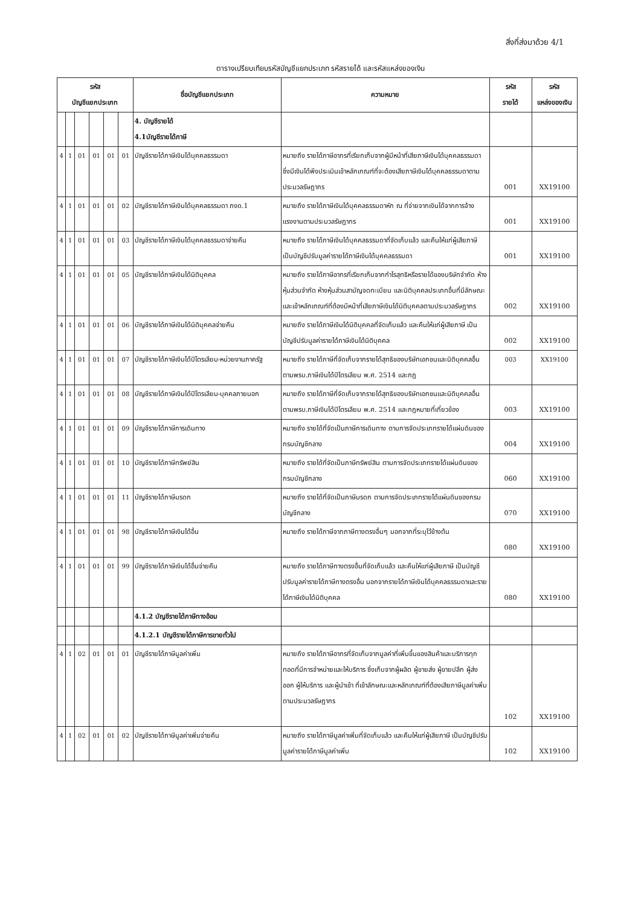สิ่งที่ส่งมาด้วย 4/1
ตารางเปรียบเทียบรหัสบัญชีแยกประเภท รหัสรายได้ และรหัสแหล่งของเงิน
| รหัส บัญชีแยกประเภท | | | | | | ชื่อบัญชีแยกประเภท | ความหมาย | รหัส รายได้ | รหัส แหล่งของเงิน |
| --- | --- | --- | --- | --- | --- | --- | --- | --- | --- |
| | | | | | | 4. บัญชีรายได้ 4.1บัญชีรายได้ภาษี | | | |
| 4 | 1 | 01 | 01 | 01 | 01 | บัญชีรายได้ภาษีเงินได้บุคคลธรรมดา | หมายถึง รายได้ภาษีอากรที่เรียกเก็บจากผู้มีหน้าที่เสียภาษีเงินได้บุคคลธรรมดาซึ่งมีเงินได้พึงประเมินเข้าหลักเกณฑ์ที่จะต้องเสียภาษีเงินได้บุคคลธรรมดาตามประมวลรัษฎากร | 001 | XX19100 |
| 4 | 1 | 01 | 01 | 01 | 02 | บัญชีรายได้ภาษีเงินได้บุคคลธรรมดา ภงด.1 | หมายถึง รายได้ภาษีเงินได้บุคคลธรรมดาหัก ณ ที่จ่ายจากเงินได้จากการจ้างแรงงานตามประมวลรัษฎากร | 001 | XX19100 |
| 4 | 1 | 01 | 01 | 01 | 03 | บัญชีรายได้ภาษีเงินได้บุคคลธรรมดาจ่ายคืน | หมายถึง รายได้ภาษีเงินได้บุคคลธรรมดาที่จัดเก็บแล้ว และคืนให้แก่ผู้เสียภาษี เป็นบัญชีปรับมูลค่ารายได้ภาษีเงินได้บุคคลธรรมดา | 001 | XX19100 |
| 4 | 1 | 01 | 01 | 01 | 05 | บัญชีรายได้ภาษีเงินได้นิติบุคคล | หมายถึง รายได้ภาษีอากรที่เรียกเก็บจากกำไรสุทธิหรือรายได้ของบริษัทจำกัด ห้างหุ้นส่วนจำกัด ห้างหุ้นส่วนสามัญจดทะเบียน และนิติบุคคลประเภทอื่นที่มีลักษณะและเข้าหลักเกณฑ์ที่ต้องมีหน้าที่เสียภาษีเงินได้นิติบุคคลตามประมวลรัษฎากร | 002 | XX19100 |
| 4 | 1 | 01 | 01 | 01 | 06 | บัญชีรายได้ภาษีเงินได้นิติบุคคลจ่ายคืน | หมายถึง รายได้ภาษีเงินได้นิติบุคคลที่จัดเก็บแล้ว และคืนให้แก่ผู้เสียภาษี เป็นบัญชีปรับมูลค่ารายได้ภาษีเงินได้นิติบุคคล | 002 | XX19100 |
| 4 | 1 | 01 | 01 | 01 | 07 | บัญชีรายได้ภาษีเงินได้ปิโตรเลียม-หน่วยงานภาครัฐ | หมายถึง รายได้ภาษีที่จัดเก็บจากรายได้สุทธิของบริษัทเอกชนและนิติบุคคลอื่น ตามพรบ.ภาษีเงินได้ปิโตรเลียม พ.ศ. 2514 และกฎ | 003 | XX19100 |
| 4 | 1 | 01 | 01 | 01 | 08 | บัญชีรายได้ภาษีเงินได้ปิโตรเลียม-บุคคลภายนอก | หมายถึง รายได้ภาษีที่จัดเก็บจากรายได้สุทธิของบริษัทเอกชนและนิติบุคคลอื่น ตามพรบ.ภาษีเงินได้ปิโตรเลียม พ.ศ. 2514 และกฎหมายที่เกี่ยวข้อง | 003 | XX19100 |
| 4 | 1 | 01 | 01 | 01 | 09 | บัญชีรายได้ภาษีการเดินทาง | หมายถึง รายได้ที่จัดเป็นภาษีการเดินทาง ตามการจัดประเภทรายได้แผ่นดินของกรมบัญชีกลาง | 004 | XX19100 |
| 4 | 1 | 01 | 01 | 01 | 10 | บัญชีรายได้ภาษีทรัพย์สิน | หมายถึง รายได้ที่จัดเป็นภาษีทรัพย์สิน ตามการจัดประเภทรายได้แผ่นดินของกรมบัญชีกลาง | 060 | XX19100 |
| 4 | 1 | 01 | 01 | 01 | 11 | บัญชีรายได้ภาษีมรดก | หมายถึง รายได้ที่จัดเป็นภาษีมรดก ตามการจัดประเภทรายได้แผ่นดินของกรมบัญชีกลาง | 070 | XX19100 |
| 4 | 1 | 01 | 01 | 01 | 98 | บัญชีรายได้ภาษีเงินได้อื่น | หมายถึง รายได้ภาษีจากภาษีทางตรงอื่นๆ นอกจากที่ระบุไว้ข้างต้น | 080 | XX19100 |
| 4 | 1 | 01 | 01 | 01 | 99 | บัญชีรายได้ภาษีเงินได้อื่นจ่ายคืน | หมายถึง รายได้ภาษีทางตรงอื่นที่จัดเก็บแล้ว และคืนให้แก่ผู้เสียภาษี เป็นบัญชีปรับมูลค่ารายได้ภาษีทางตรงอื่น นอกจากรายได้ภาษีเงินได้บุคคลธรรมดาและรายได้ภาษีเงินได้นิติบุคคล | 080 | XX19100 |
| | | | | | | 4.1.2 บัญชีรายได้ภาษีทางอ้อม | | | |
| | | | | | | 4.1.2.1 บัญชีรายได้ภาษีการขายทั่วไป | | | |
| 4 | 1 | 02 | 01 | 01 | 01 | บัญชีรายได้ภาษีมูลค่าเพิ่ม | หมายถึง รายได้ภาษีอากรที่จัดเก็บจากมูลค่าที่เพิ่มขึ้นของสินค้าและบริการทุกทอดที่มีการจำหน่ายและให้บริการ ซึ่งเก็บจากผู้ผลิต ผู้ขายส่ง ผู้ขายปลีก ผู้ส่งออก ผู้ให้บริการ และผู้นำเข้า ที่เข้าลักษณะและหลักเกณฑ์ที่ต้องเสียภาษีมูลค่าเพิ่มตามประมวลรัษฎากร | 102 | XX19100 |
| 4 | 1 | 02 | 01 | 01 | 02 | บัญชีรายได้ภาษีมูลค่าเพิ่มจ่ายคืน | หมายถึง รายได้ภาษีมูลค่าเพิ่มที่จัดเก็บแล้ว และคืนให้แก่ผู้เสียภาษี เป็นบัญชีปรับมูลค่ารายได้ภาษีมูลค่าเพิ่ม | 102 | XX19100 |